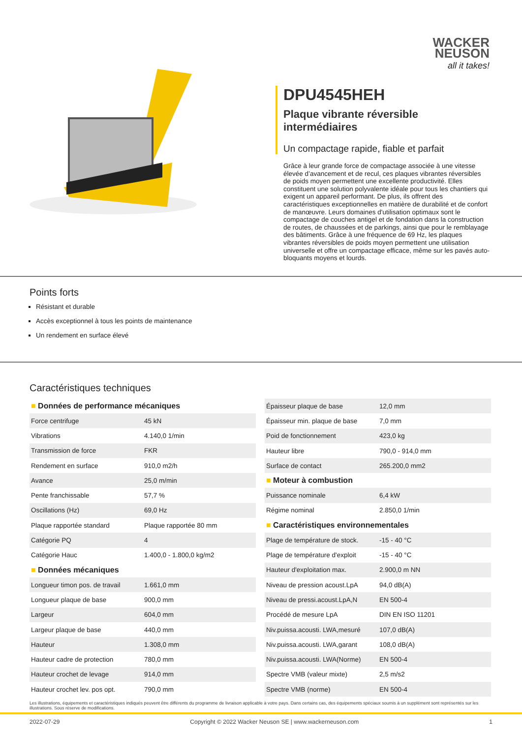WACKER
NEUSON
all it takes!
DPU4545HEH
Plaque vibrante réversible intermédiaires
Un compactage rapide, fiable et parfait
Grâce à leur grande force de compactage associée à une vitesse élevée d’avancement et de recul, ces plaques vibrantes réversibles de poids moyen permettent une excellente productivité. Elles constituent une solution polyvalente idéale pour tous les chantiers qui exigent un appareil performant. De plus, ils offrent des caractéristiques exceptionnelles en matière de durabilité et de confort de manœuvre. Leurs domaines d'utilisation optimaux sont le compactage de couches antigel et de fondation dans la construction de routes, de chaussées et de parkings, ainsi que pour le remblayage des bâtiments. Grâce à une fréquence de 69 Hz, les plaques vibrantes réversibles de poids moyen permettent une utilisation universelle et offre un compactage efficace, même sur les pavés auto-bloquants moyens et lourds.
Points forts
Résistant et durable
Accès exceptionnel à tous les points de maintenance
Un rendement en surface élevé
Caractéristiques techniques
| ■ Données de performance mécaniques | |
| --- | --- |
| Force centrifuge | 45 kN |
| Vibrations | 4.140,0 1/min |
| Transmission de force | FKR |
| Rendement en surface | 910,0 m2/h |
| Avance | 25,0 m/min |
| Pente franchissable | 57,7 % |
| Oscillations (Hz) | 69,0 Hz |
| Plaque rapportée standard | Plaque rapportée 80 mm |
| Catégorie PQ | 4 |
| Catégorie Hauc | 1.400,0 - 1.800,0 kg/m2 |
| ■ Données mécaniques | |
| Longueur timon pos. de travail | 1.661,0 mm |
| Longueur plaque de base | 900,0 mm |
| Largeur | 604,0 mm |
| Largeur plaque de base | 440,0 mm |
| Hauteur | 1.308,0 mm |
| Hauteur cadre de protection | 780,0 mm |
| Hauteur crochet de levage | 914,0 mm |
| Hauteur crochet lev. pos opt. | 790,0 mm |
| Épaisseur plaque de base | 12,0 mm |
| Épaisseur min. plaque de base | 7,0 mm |
| Poid de fonctionnement | 423,0 kg |
| Hauteur libre | 790,0 - 914,0 mm |
| Surface de contact | 265.200,0 mm2 |
| ■ Moteur à combustion | |
| Puissance nominale | 6,4 kW |
| Régime nominal | 2.850,0 1/min |
| ■ Caractéristiques environnementales | |
| Plage de température de stock. | -15 - 40 °C |
| Plage de température d'exploit | -15 - 40 °C |
| Hauteur d'exploitation max. | 2.900,0 m NN |
| Niveau de pression acoust.LpA | 94,0 dB(A) |
| Niveau de pressi.acoust.LpA,N | EN 500-4 |
| Procédé de mesure LpA | DIN EN ISO 11201 |
| Niv.puissa.acousti. LWA,mesuré | 107,0 dB(A) |
| Niv.puissa.acousti. LWA,garant | 108,0 dB(A) |
| Niv.puissa.acousti. LWA(Norme) | EN 500-4 |
| Spectre VMB (valeur mixte) | 2,5 m/s2 |
| Spectre VMB (norme) | EN 500-4 |
Les illustrations, équipements et caractéristiques indiqués peuvent être différents du programme de livraison applicable à votre pays. Dans certains cas, des équipements spéciaux soumis à un supplément sont représentés sur les illustrations. Sous réserve de modifications.
2022-07-29 Copyright © 2022 Wacker Neuson SE | www.wackerneuson.com 1